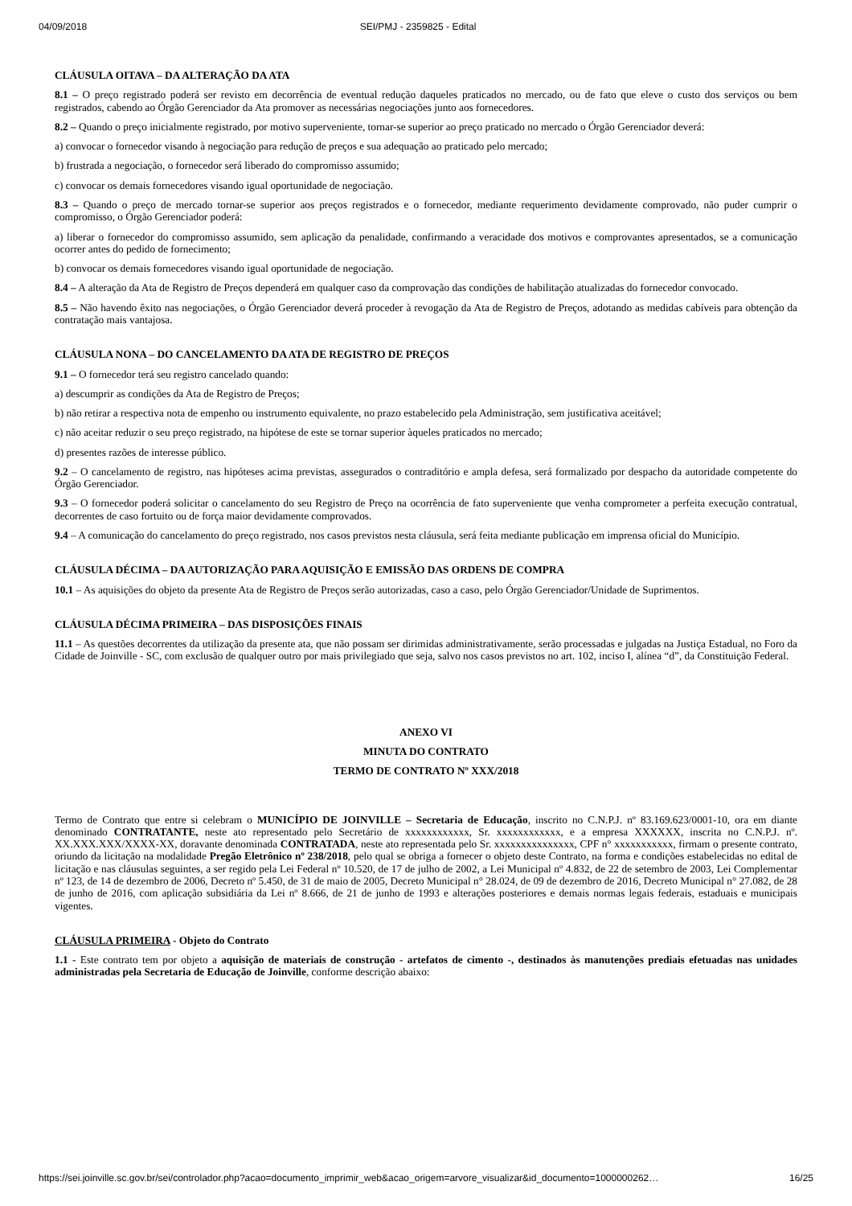04/09/2018 SEI/PMJ - 2359825 - Edital
CLÁUSULA OITAVA – DA ALTERAÇÃO DA ATA
8.1 – O preço registrado poderá ser revisto em decorrência de eventual redução daqueles praticados no mercado, ou de fato que eleve o custo dos serviços ou bem registrados, cabendo ao Órgão Gerenciador da Ata promover as necessárias negociações junto aos fornecedores.
8.2 – Quando o preço inicialmente registrado, por motivo superveniente, tornar-se superior ao preço praticado no mercado o Órgão Gerenciador deverá:
a) convocar o fornecedor visando à negociação para redução de preços e sua adequação ao praticado pelo mercado;
b) frustrada a negociação, o fornecedor será liberado do compromisso assumido;
c) convocar os demais fornecedores visando igual oportunidade de negociação.
8.3 – Quando o preço de mercado tornar-se superior aos preços registrados e o fornecedor, mediante requerimento devidamente comprovado, não puder cumprir o compromisso, o Órgão Gerenciador poderá:
a) liberar o fornecedor do compromisso assumido, sem aplicação da penalidade, confirmando a veracidade dos motivos e comprovantes apresentados, se a comunicação ocorrer antes do pedido de fornecimento;
b) convocar os demais fornecedores visando igual oportunidade de negociação.
8.4 – A alteração da Ata de Registro de Preços dependerá em qualquer caso da comprovação das condições de habilitação atualizadas do fornecedor convocado.
8.5 – Não havendo êxito nas negociações, o Órgão Gerenciador deverá proceder à revogação da Ata de Registro de Preços, adotando as medidas cabíveis para obtenção da contratação mais vantajosa.
CLÁUSULA NONA – DO CANCELAMENTO DA ATA DE REGISTRO DE PREÇOS
9.1 – O fornecedor terá seu registro cancelado quando:
a) descumprir as condições da Ata de Registro de Preços;
b) não retirar a respectiva nota de empenho ou instrumento equivalente, no prazo estabelecido pela Administração, sem justificativa aceitável;
c) não aceitar reduzir o seu preço registrado, na hipótese de este se tornar superior àqueles praticados no mercado;
d) presentes razões de interesse público.
9.2 – O cancelamento de registro, nas hipóteses acima previstas, assegurados o contraditório e ampla defesa, será formalizado por despacho da autoridade competente do Órgão Gerenciador.
9.3 – O fornecedor poderá solicitar o cancelamento do seu Registro de Preço na ocorrência de fato superveniente que venha comprometer a perfeita execução contratual, decorrentes de caso fortuito ou de força maior devidamente comprovados.
9.4 – A comunicação do cancelamento do preço registrado, nos casos previstos nesta cláusula, será feita mediante publicação em imprensa oficial do Município.
CLÁUSULA DÉCIMA – DA AUTORIZAÇÃO PARA AQUISIÇÃO E EMISSÃO DAS ORDENS DE COMPRA
10.1 – As aquisições do objeto da presente Ata de Registro de Preços serão autorizadas, caso a caso, pelo Órgão Gerenciador/Unidade de Suprimentos.
CLÁUSULA DÉCIMA PRIMEIRA – DAS DISPOSIÇÕES FINAIS
11.1 – As questões decorrentes da utilização da presente ata, que não possam ser dirimidas administrativamente, serão processadas e julgadas na Justiça Estadual, no Foro da Cidade de Joinville - SC, com exclusão de qualquer outro por mais privilegiado que seja, salvo nos casos previstos no art. 102, inciso I, alínea “d”, da Constituição Federal.
ANEXO VI
MINUTA DO CONTRATO
TERMO DE CONTRATO Nº XXX/2018
Termo de Contrato que entre si celebram o MUNICÍPIO DE JOINVILLE – Secretaria de Educação, inscrito no C.N.P.J. nº 83.169.623/0001-10, ora em diante denominado CONTRATANTE, neste ato representado pelo Secretário de xxxxxxxxxxxx, Sr. xxxxxxxxxxxx, e a empresa XXXXXX, inscrita no C.N.P.J. nº. XX.XXX.XXX/XXXX-XX, doravante denominada CONTRATADA, neste ato representada pelo Sr. xxxxxxxxxxxxxxx, CPF n° xxxxxxxxxxx, firmam o presente contrato, oriundo da licitação na modalidade Pregão Eletrônico nº 238/2018, pelo qual se obriga a fornecer o objeto deste Contrato, na forma e condições estabelecidas no edital de licitação e nas cláusulas seguintes, a ser regido pela Lei Federal nº 10.520, de 17 de julho de 2002, a Lei Municipal nº 4.832, de 22 de setembro de 2003, Lei Complementar nº 123, de 14 de dezembro de 2006, Decreto nº 5.450, de 31 de maio de 2005, Decreto Municipal n° 28.024, de 09 de dezembro de 2016, Decreto Municipal n° 27.082, de 28 de junho de 2016, com aplicação subsidiária da Lei nº 8.666, de 21 de junho de 1993 e alterações posteriores e demais normas legais federais, estaduais e municipais vigentes.
CLÁUSULA PRIMEIRA - Objeto do Contrato
1.1 - Este contrato tem por objeto a aquisição de materiais de construção - artefatos de cimento -, destinados às manutenções prediais efetuadas nas unidades administradas pela Secretaria de Educação de Joinville, conforme descrição abaixo:
https://sei.joinville.sc.gov.br/sei/controlador.php?acao=documento_imprimir_web&acao_origem=arvore_visualizar&id_documento=1000000262… 16/25